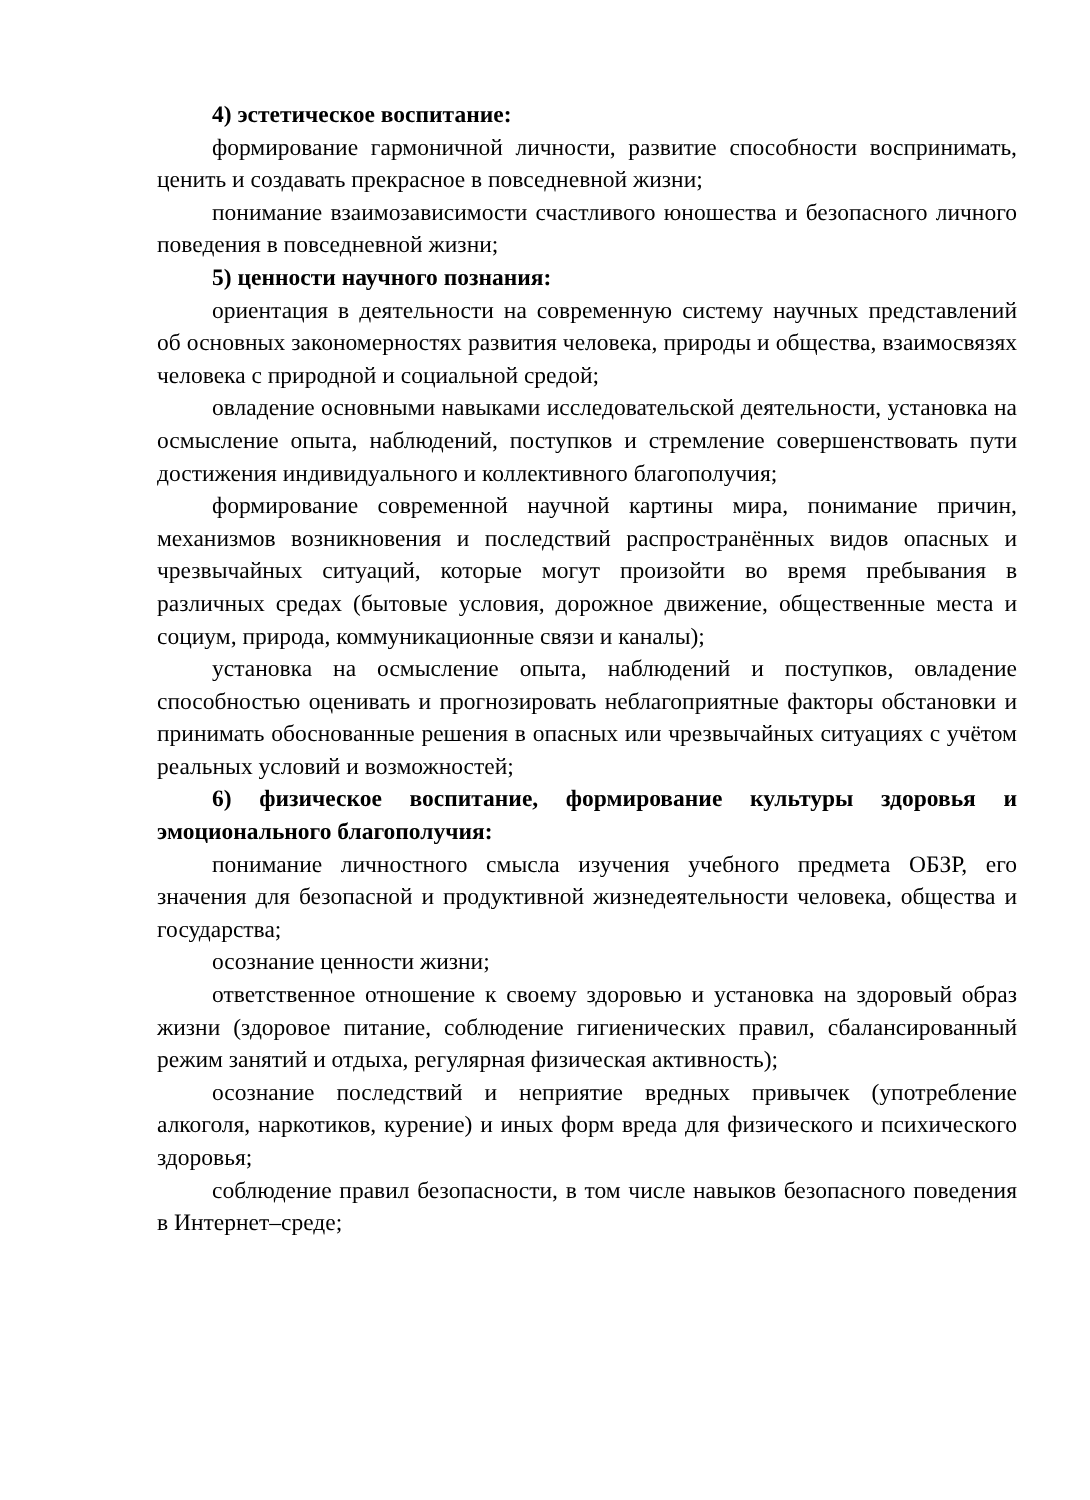4) эстетическое воспитание:
формирование гармоничной личности, развитие способности воспринимать, ценить и создавать прекрасное в повседневной жизни;
понимание взаимозависимости счастливого юношества и безопасного личного поведения в повседневной жизни;
5) ценности научного познания:
ориентация в деятельности на современную систему научных представлений об основных закономерностях развития человека, природы и общества, взаимосвязях человека с природной и социальной средой;
овладение основными навыками исследовательской деятельности, установка на осмысление опыта, наблюдений, поступков и стремление совершенствовать пути достижения индивидуального и коллективного благополучия;
формирование современной научной картины мира, понимание причин, механизмов возникновения и последствий распространённых видов опасных и чрезвычайных ситуаций, которые могут произойти во время пребывания в различных средах (бытовые условия, дорожное движение, общественные места и социум, природа, коммуникационные связи и каналы);
установка на осмысление опыта, наблюдений и поступков, овладение способностью оценивать и прогнозировать неблагоприятные факторы обстановки и принимать обоснованные решения в опасных или чрезвычайных ситуациях с учётом реальных условий и возможностей;
6) физическое воспитание, формирование культуры здоровья и эмоционального благополучия:
понимание личностного смысла изучения учебного предмета ОБЗР, его значения для безопасной и продуктивной жизнедеятельности человека, общества и государства;
осознание ценности жизни;
ответственное отношение к своему здоровью и установка на здоровый образ жизни (здоровое питание, соблюдение гигиенических правил, сбалансированный режим занятий и отдыха, регулярная физическая активность);
осознание последствий и неприятие вредных привычек (употребление алкоголя, наркотиков, курение) и иных форм вреда для физического и психического здоровья;
соблюдение правил безопасности, в том числе навыков безопасного поведения в Интернет–среде;